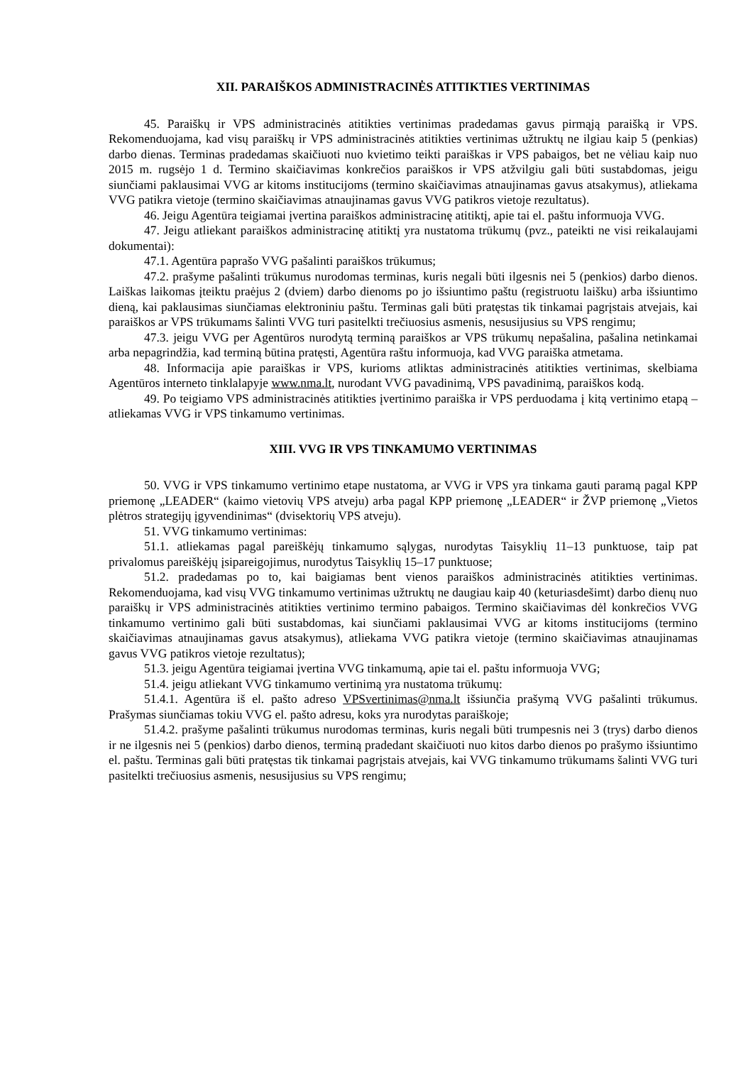XII. PARAIŠKOS ADMINISTRACINĖS ATITIKTIES VERTINIMAS
45. Paraiškų ir VPS administracinės atitikties vertinimas pradedamas gavus pirmąją paraišką ir VPS. Rekomenduojama, kad visų paraiškų ir VPS administracinės atitikties vertinimas užtruktų ne ilgiau kaip 5 (penkias) darbo dienas. Terminas pradedamas skaičiuoti nuo kvietimo teikti paraiškas ir VPS pabaigos, bet ne vėliau kaip nuo 2015 m. rugsėjo 1 d. Termino skaičiavimas konkrečios paraiškos ir VPS atžvilgiu gali būti sustabdomas, jeigu siunčiami paklausimai VVG ar kitoms institucijoms (termino skaičiavimas atnaujinamas gavus atsakymus), atliekama VVG patikra vietoje (termino skaičiavimas atnaujinamas gavus VVG patikros vietoje rezultatus).
46. Jeigu Agentūra teigiamai įvertina paraiškos administracinę atitiktį, apie tai el. paštu informuoja VVG.
47. Jeigu atliekant paraiškos administracinę atitiktį yra nustatoma trūkumų (pvz., pateikti ne visi reikalaujami dokumentai):
47.1. Agentūra paprašo VVG pašalinti paraiškos trūkumus;
47.2. prašyme pašalinti trūkumus nurodomas terminas, kuris negali būti ilgesnis nei 5 (penkios) darbo dienos. Laiškas laikomas įteiktu praėjus 2 (dviem) darbo dienoms po jo išsiuntimo paštu (registruotu laišku) arba išsiuntimo dieną, kai paklausimas siunčiamas elektroniniu paštu. Terminas gali būti pratęstas tik tinkamai pagrįstais atvejais, kai paraiškos ar VPS trūkumams šalinti VVG turi pasitelkti trečiuosius asmenis, nesusijusius su VPS rengimu;
47.3. jeigu VVG per Agentūros nurodytą terminą paraiškos ar VPS trūkumų nepašalina, pašalina netinkamai arba nepagrindžia, kad terminą būtina pratęsti, Agentūra raštu informuoja, kad VVG paraiška atmetama.
48. Informacija apie paraiškas ir VPS, kurioms atliktas administracinės atitikties vertinimas, skelbiama Agentūros interneto tinklalapyje www.nma.lt, nurodant VVG pavadinimą, VPS pavadinimą, paraiškos kodą.
49. Po teigiamo VPS administracinės atitikties įvertinimo paraiška ir VPS perduodama į kitą vertinimo etapą – atliekamas VVG ir VPS tinkamumo vertinimas.
XIII. VVG IR VPS TINKAMUMO VERTINIMAS
50. VVG ir VPS tinkamumo vertinimo etape nustatoma, ar VVG ir VPS yra tinkama gauti paramą pagal KPP priemonę „LEADER“ (kaimo vietovių VPS atveju) arba pagal KPP priemonę „LEADER“ ir ŽVP priemonę „Vietos plėtros strategijų įgyvendinimas“ (dvisektorių VPS atveju).
51. VVG tinkamumo vertinimas:
51.1. atliekamas pagal pareiškėjų tinkamumo sąlygas, nurodytas Taisyklių 11–13 punktuose, taip pat privalomus pareiškėjų įsipareigojimus, nurodytus Taisyklių 15–17 punktuose;
51.2. pradedamas po to, kai baigiamas bent vienos paraiškos administracinės atitikties vertinimas. Rekomenduojama, kad visų VVG tinkamumo vertinimas užtruktų ne daugiau kaip 40 (keturiasdešimt) darbo dienų nuo paraiškų ir VPS administracinės atitikties vertinimo termino pabaigos. Termino skaičiavimas dėl konkrečios VVG tinkamumo vertinimo gali būti sustabdomas, kai siunčiami paklausimai VVG ar kitoms institucijoms (termino skaičiavimas atnaujinamas gavus atsakymus), atliekama VVG patikra vietoje (termino skaičiavimas atnaujinamas gavus VVG patikros vietoje rezultatus);
51.3. jeigu Agentūra teigiamai įvertina VVG tinkamumą, apie tai el. paštu informuoja VVG;
51.4. jeigu atliekant VVG tinkamumo vertinimą yra nustatoma trūkumų:
51.4.1. Agentūra iš el. pašto adreso VPSvertinimas@nma.lt išsiunčia prašymą VVG pašalinti trūkumus. Prašymas siunčiamas tokiu VVG el. pašto adresu, koks yra nurodytas paraiškoje;
51.4.2. prašyme pašalinti trūkumus nurodomas terminas, kuris negali būti trumpesnis nei 3 (trys) darbo dienos ir ne ilgesnis nei 5 (penkios) darbo dienos, terminą pradedant skaičiuoti nuo kitos darbo dienos po prašymo išsiuntimo el. paštu. Terminas gali būti pratęstas tik tinkamai pagrįstais atvejais, kai VVG tinkamumo trūkumams šalinti VVG turi pasitelkti trečiuosius asmenis, nesusijusius su VPS rengimu;